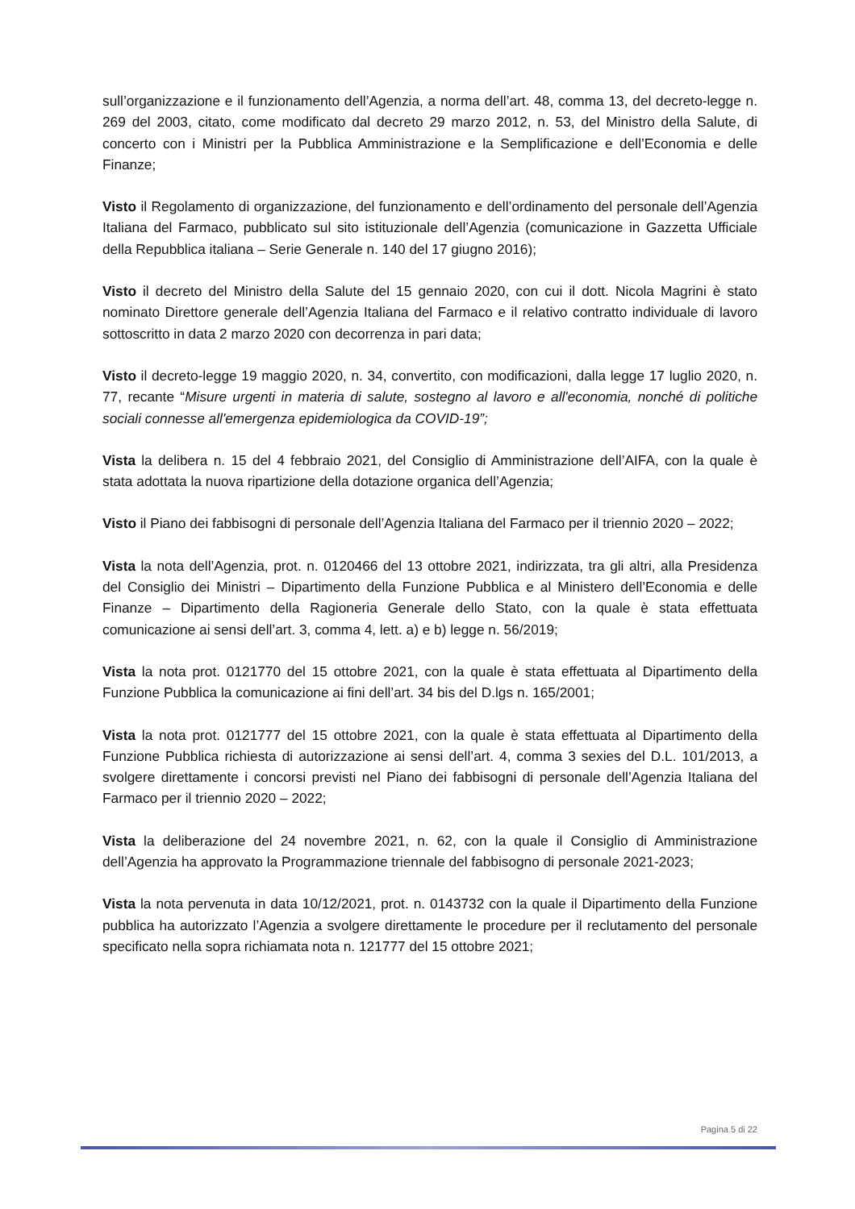sull’organizzazione e il funzionamento dell’Agenzia, a norma dell’art. 48, comma 13, del decreto-legge n. 269 del 2003, citato, come modificato dal decreto 29 marzo 2012, n. 53, del Ministro della Salute, di concerto con i Ministri per la Pubblica Amministrazione e la Semplificazione e dell’Economia e delle Finanze;
Visto il Regolamento di organizzazione, del funzionamento e dell’ordinamento del personale dell’Agenzia Italiana del Farmaco, pubblicato sul sito istituzionale dell’Agenzia (comunicazione in Gazzetta Ufficiale della Repubblica italiana – Serie Generale n. 140 del 17 giugno 2016);
Visto il decreto del Ministro della Salute del 15 gennaio 2020, con cui il dott. Nicola Magrini è stato nominato Direttore generale dell’Agenzia Italiana del Farmaco e il relativo contratto individuale di lavoro sottoscritto in data 2 marzo 2020 con decorrenza in pari data;
Visto il decreto-legge 19 maggio 2020, n. 34, convertito, con modificazioni, dalla legge 17 luglio 2020, n. 77, recante “Misure urgenti in materia di salute, sostegno al lavoro e all'economia, nonché di politiche sociali connesse all'emergenza epidemiologica da COVID-19”;
Vista la delibera n. 15 del 4 febbraio 2021, del Consiglio di Amministrazione dell’AIFA, con la quale è stata adottata la nuova ripartizione della dotazione organica dell’Agenzia;
Visto il Piano dei fabbisogni di personale dell’Agenzia Italiana del Farmaco per il triennio 2020 – 2022;
Vista la nota dell’Agenzia, prot. n. 0120466 del 13 ottobre 2021, indirizzata, tra gli altri, alla Presidenza del Consiglio dei Ministri – Dipartimento della Funzione Pubblica e al Ministero dell’Economia e delle Finanze – Dipartimento della Ragioneria Generale dello Stato, con la quale è stata effettuata comunicazione ai sensi dell’art. 3, comma 4, lett. a) e b) legge n. 56/2019;
Vista la nota prot. 0121770 del 15 ottobre 2021, con la quale è stata effettuata al Dipartimento della Funzione Pubblica la comunicazione ai fini dell’art. 34 bis del D.lgs n. 165/2001;
Vista la nota prot. 0121777 del 15 ottobre 2021, con la quale è stata effettuata al Dipartimento della Funzione Pubblica richiesta di autorizzazione ai sensi dell’art. 4, comma 3 sexies del D.L. 101/2013, a svolgere direttamente i concorsi previsti nel Piano dei fabbisogni di personale dell’Agenzia Italiana del Farmaco per il triennio 2020 – 2022;
Vista la deliberazione del 24 novembre 2021, n. 62, con la quale il Consiglio di Amministrazione dell’Agenzia ha approvato la Programmazione triennale del fabbisogno di personale 2021-2023;
Vista la nota pervenuta in data 10/12/2021, prot. n. 0143732 con la quale il Dipartimento della Funzione pubblica ha autorizzato l’Agenzia a svolgere direttamente le procedure per il reclutamento del personale specificato nella sopra richiamata nota n. 121777 del 15 ottobre 2021;
Pagina 5 di 22